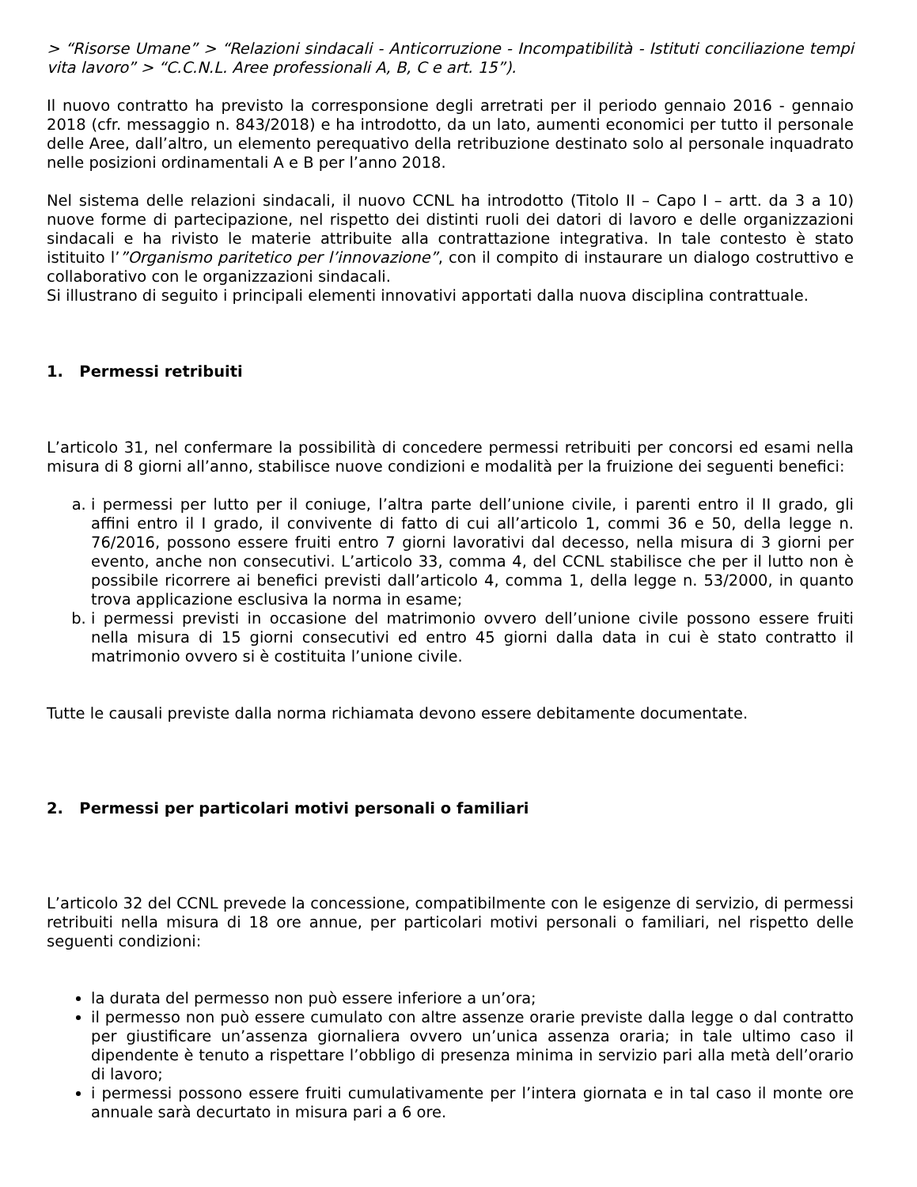> “Risorse Umane” > “Relazioni sindacali - Anticorruzione - Incompatibilità - Istituti conciliazione tempi vita lavoro” > “C.C.N.L. Aree professionali A, B, C e art. 15”).
Il nuovo contratto ha previsto la corresponsione degli arretrati per il periodo gennaio 2016 - gennaio 2018 (cfr. messaggio n. 843/2018) e ha introdotto, da un lato, aumenti economici per tutto il personale delle Aree, dall’altro, un elemento perequativo della retribuzione destinato solo al personale inquadrato nelle posizioni ordinamentali A e B per l’anno 2018.
Nel sistema delle relazioni sindacali, il nuovo CCNL ha introdotto (Titolo II – Capo I – artt. da 3 a 10) nuove forme di partecipazione, nel rispetto dei distinti ruoli dei datori di lavoro e delle organizzazioni sindacali e ha rivisto le materie attribuite alla contrattazione integrativa. In tale contesto è stato istituito l’”Organismo paritetico per l’innovazione”, con il compito di instaurare un dialogo costruttivo e collaborativo con le organizzazioni sindacali.
Si illustrano di seguito i principali elementi innovativi apportati dalla nuova disciplina contrattuale.
1. Permessi retribuiti
L’articolo 31, nel confermare la possibilità di concedere permessi retribuiti per concorsi ed esami nella misura di 8 giorni all’anno, stabilisce nuove condizioni e modalità per la fruizione dei seguenti benefici:
a. i permessi per lutto per il coniuge, l’altra parte dell’unione civile, i parenti entro il II grado, gli affini entro il I grado, il convivente di fatto di cui all’articolo 1, commi 36 e 50, della legge n. 76/2016, possono essere fruiti entro 7 giorni lavorativi dal decesso, nella misura di 3 giorni per evento, anche non consecutivi. L’articolo 33, comma 4, del CCNL stabilisce che per il lutto non è possibile ricorrere ai benefici previsti dall’articolo 4, comma 1, della legge n. 53/2000, in quanto trova applicazione esclusiva la norma in esame;
b. i permessi previsti in occasione del matrimonio ovvero dell’unione civile possono essere fruiti nella misura di 15 giorni consecutivi ed entro 45 giorni dalla data in cui è stato contratto il matrimonio ovvero si è costituita l’unione civile.
Tutte le causali previste dalla norma richiamata devono essere debitamente documentate.
2. Permessi per particolari motivi personali o familiari
L’articolo 32 del CCNL prevede la concessione, compatibilmente con le esigenze di servizio, di permessi retribuiti nella misura di 18 ore annue, per particolari motivi personali o familiari, nel rispetto delle seguenti condizioni:
la durata del permesso non può essere inferiore a un’ora;
il permesso non può essere cumulato con altre assenze orarie previste dalla legge o dal contratto per giustificare un’assenza giornaliera ovvero un’unica assenza oraria; in tale ultimo caso il dipendente è tenuto a rispettare l’obbligo di presenza minima in servizio pari alla metà dell’orario di lavoro;
i permessi possono essere fruiti cumulativamente per l’intera giornata e in tal caso il monte ore annuale sarà decurtato in misura pari a 6 ore.